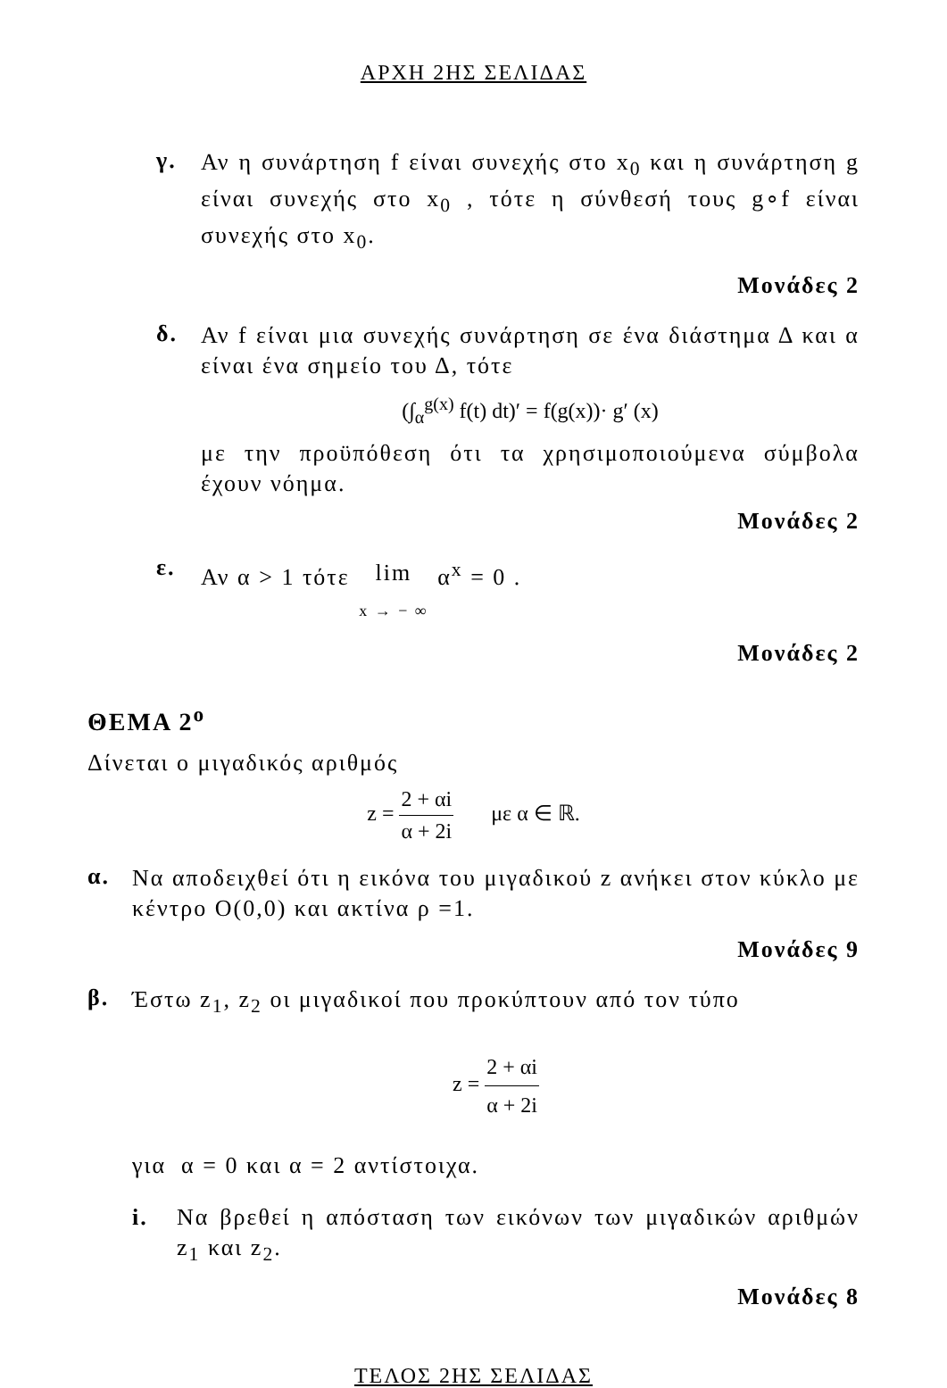ΑΡΧΗ 2ΗΣ ΣΕΛΙΔΑΣ
γ.
Αν η συνάρτηση f είναι συνεχής στο x<sub>0</sub> και η συνάρτηση g είναι συνεχής στο x<sub>0</sub> , τότε η σύνθεσή τους g∘f είναι συνεχής στο x<sub>0</sub>.
Μονάδες 2
δ.
Αν f είναι μια συνεχής συνάρτηση σε ένα διάστημα Δ και α είναι ένα σημείο του Δ, τότε
(∫<sub>α</sub><sup>g(x)</sup> f(t) dt)′ = f(g(x))· g′ (x)
με την προϋπόθεση ότι τα χρησιμοποιούμενα σύμβολα έχουν νόημα.
Μονάδες 2
ε.
Αν α > 1 τότε lim x → − ∞ α<sup>x</sup> = 0 .
Μονάδες 2
ΘΕΜΑ 2<sup>ο</sup>
Δίνεται ο μιγαδικός αριθμός
z = 2 + αi α + 2i με α ∈ ℝ.
α.
Να αποδειχθεί ότι η εικόνα του μιγαδικού z ανήκει στον κύκλο με κέντρο O(0,0) και ακτίνα ρ =1.
Μονάδες 9
β.
Έστω z<sub>1</sub>, z<sub>2</sub> οι μιγαδικοί που προκύπτουν από τον τύπο
z = 2 + αi α + 2i
για α = 0 και α = 2 αντίστοιχα.
i.
Να βρεθεί η απόσταση των εικόνων των μιγαδικών αριθμών z<sub>1</sub> και z<sub>2</sub>.
Μονάδες 8
ΤΕΛΟΣ 2ΗΣ ΣΕΛΙΔΑΣ